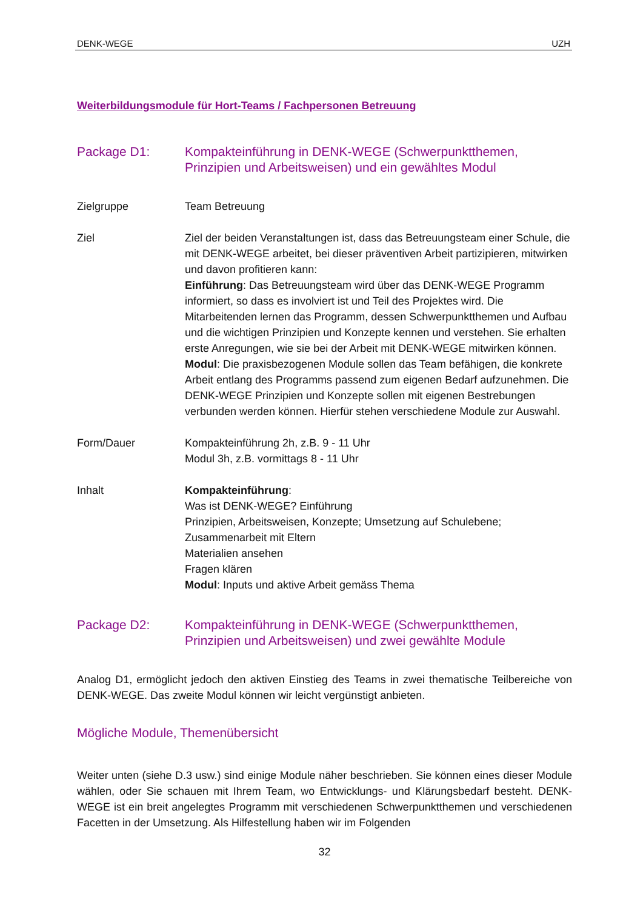DENK-WEGE UZH
Weiterbildungsmodule für Hort-Teams / Fachpersonen Betreuung
Package D1: Kompakteinführung in DENK-WEGE (Schwerpunktthemen, Prinzipien und Arbeitsweisen) und ein gewähltes Modul
Zielgruppe Team Betreuung
Ziel Ziel der beiden Veranstaltungen ist, dass das Betreuungsteam einer Schule, die mit DENK-WEGE arbeitet, bei dieser präventiven Arbeit partizipieren, mitwirken und davon profitieren kann:
Einführung: Das Betreuungsteam wird über das DENK-WEGE Programm informiert, so dass es involviert ist und Teil des Projektes wird. Die Mitarbeitenden lernen das Programm, dessen Schwerpunktthemen und Aufbau und die wichtigen Prinzipien und Konzepte kennen und verstehen. Sie erhalten erste Anregungen, wie sie bei der Arbeit mit DENK-WEGE mitwirken können.
Modul: Die praxisbezogenen Module sollen das Team befähigen, die konkrete Arbeit entlang des Programms passend zum eigenen Bedarf aufzunehmen. Die DENK-WEGE Prinzipien und Konzepte sollen mit eigenen Bestrebungen verbunden werden können. Hierfür stehen verschiedene Module zur Auswahl.
Form/Dauer Kompakteinführung 2h, z.B. 9 - 11 Uhr
Modul 3h, z.B. vormittags 8 - 11 Uhr
Inhalt Kompakteinführung:
Was ist DENK-WEGE? Einführung
Prinzipien, Arbeitsweisen, Konzepte; Umsetzung auf Schulebene; Zusammenarbeit mit Eltern
Materialien ansehen
Fragen klären
Modul: Inputs und aktive Arbeit gemäss Thema
Package D2: Kompakteinführung in DENK-WEGE (Schwerpunktthemen, Prinzipien und Arbeitsweisen) und zwei gewählte Module
Analog D1, ermöglicht jedoch den aktiven Einstieg des Teams in zwei thematische Teilbereiche von DENK-WEGE. Das zweite Modul können wir leicht vergünstigt anbieten.
Mögliche Module, Themenübersicht
Weiter unten (siehe D.3 usw.) sind einige Module näher beschrieben. Sie können eines dieser Module wählen, oder Sie schauen mit Ihrem Team, wo Entwicklungs- und Klärungsbedarf besteht. DENK-WEGE ist ein breit angelegtes Programm mit verschiedenen Schwerpunktthemen und verschiedenen Facetten in der Umsetzung. Als Hilfestellung haben wir im Folgenden
32